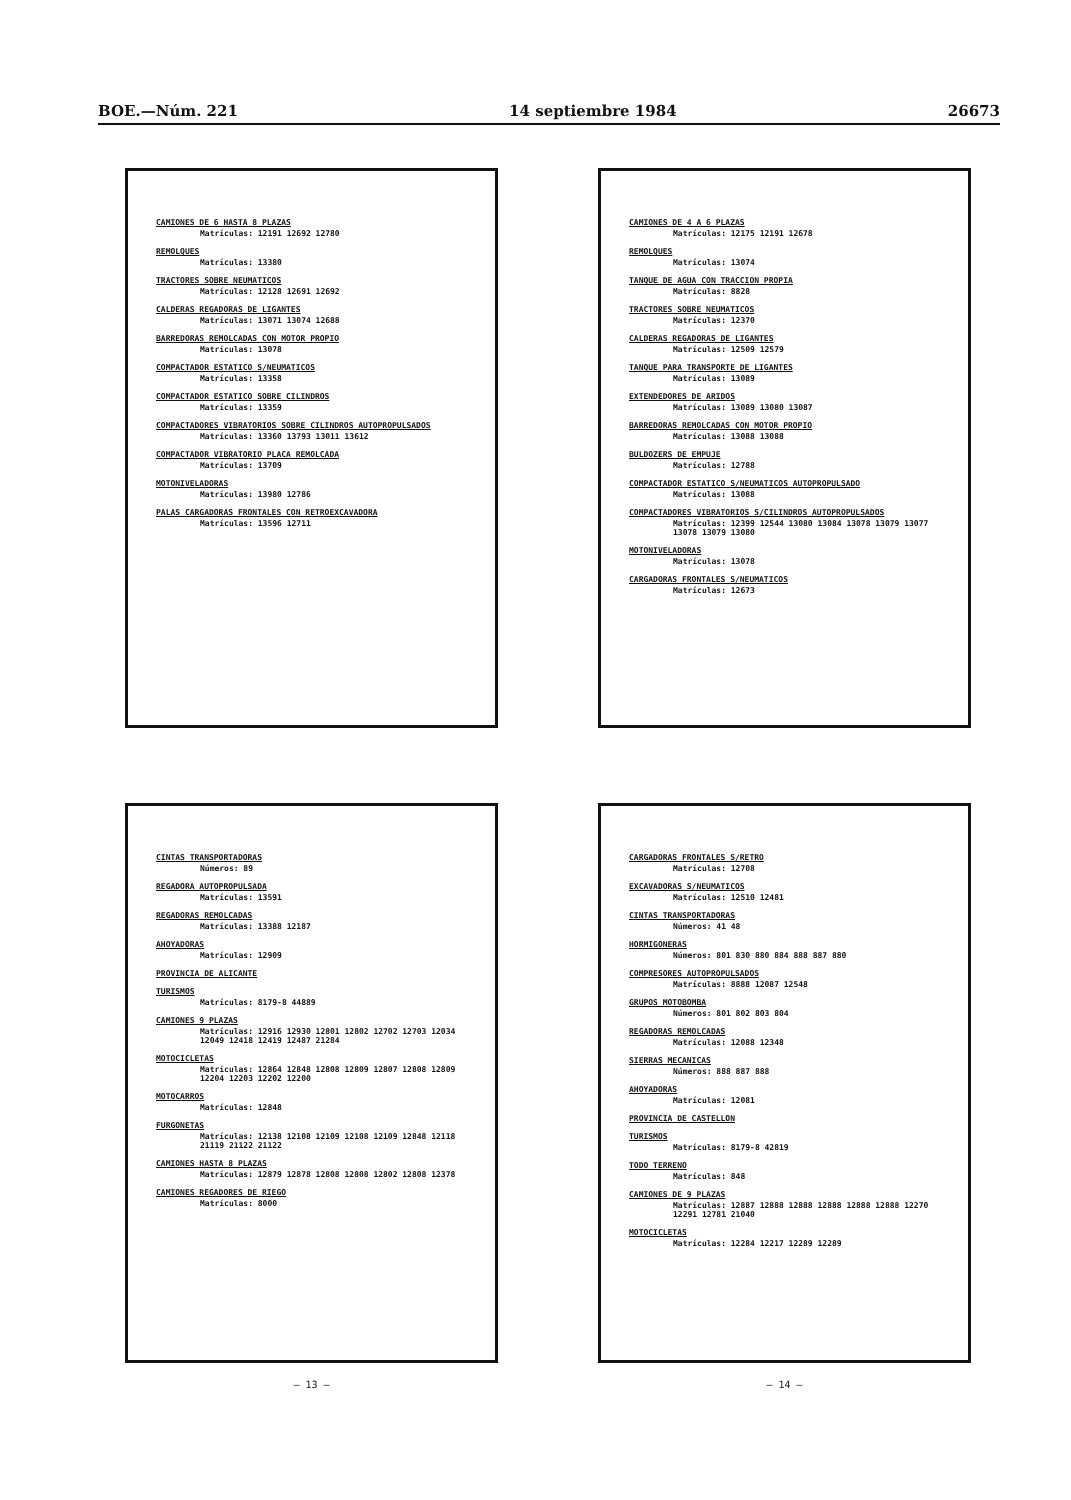BOE.—Núm. 221 14 septiembre 1984 26673
CAMIONES DE 6 HASTA 8 PLAZAS
Matrículas: 12191 12692 12780
REMOLQUES
Matrículas: 13380
TRACTORES SOBRE NEUMATICOS
Matrículas: 12128 12691 12692
CALDERAS REGADORAS DE LIGANTES
Matrículas: 13071 13074 12688
BARREDORAS REMOLCADAS CON MOTOR PROPIO
Matrículas: 13078
COMPACTADOR ESTATICO S/NEUMATICOS
Matrículas: 13358
COMPACTADOR ESTATICO SOBRE CILINDROS
Matrículas: 13359
COMPACTADORES VIBRATORIOS SOBRE CILINDROS AUTOPROPULSADOS
Matrículas: 13360 13793 13011 13612
COMPACTADOR VIBRATORIO PLACA REMOLCADA
Matrículas: 13709
MOTONIVELADORAS
Matrículas: 13980 12786
PALAS CARGADORAS FRONTALES CON RETROEXCAVADORA
Matrículas: 13596 12711
CAMIONES DE 4 A 6 PLAZAS
Matrículas: 12175 12191 12678
REMOLQUES
Matrículas: 13074
TANQUE DE AGUA CON TRACCION PROPIA
Matrículas: 8828
TRACTORES SOBRE NEUMATICOS
Matrículas: 12370
CALDERAS REGADORAS DE LIGANTES
Matrículas: 12509 12579
TANQUE PARA TRANSPORTE DE LIGANTES
Matrículas: 13089
EXTENDEDORES DE ARIDOS
Matrículas: 13089 13080 13087
BARREDORAS REMOLCADAS CON MOTOR PROPIO
Matrículas: 13088 13088
BULDOZERS DE EMPUJE
Matrículas: 12788
COMPACTADOR ESTATICO S/NEUMATICOS AUTOPROPULSADO
Matrículas: 13088
COMPACTADORES VIBRATORIOS S/CILINDROS AUTOPROPULSADOS
Matrículas: 12399 12544 13080 13084 13078 13079 13077 13078 13079 13080
MOTONIVELADORAS
Matrículas: 13078
CARGADORAS FRONTALES S/NEUMATICOS
Matrículas: 12673
CINTAS TRANSPORTADORAS
Números: 89
REGADORA AUTOPROPULSADA
Matrículas: 13591
REGADORAS REMOLCADAS
Matrículas: 13388 12187
AHOYADORAS
Matrículas: 12909
PROVINCIA DE ALICANTE
TURISMOS
Matrículas: 8179-8 44889
CAMIONES 9 PLAZAS
Matrículas: 12916 12930 12801 12802 12702 12703 12034 12049 12418 12419 12487 21284
MOTOCICLETAS
Matrículas: 12864 12848 12808 12809 12807 12808 12809 12204 12203 12202 12200
MOTOCARROS
Matrículas: 12848
FURGONETAS
Matrículas: 12138 12108 12109 12108 12109 12848 12118 21119 21122 21122
CAMIONES HASTA 8 PLAZAS
Matrículas: 12879 12878 12808 12808 12802 12808 12378
CAMIONES REGADORES DE RIEGO
Matrículas: 8000
— 13 —
CARGADORAS FRONTALES S/RETRO
Matrículas: 12708
EXCAVADORAS S/NEUMATICOS
Matrículas: 12510 12481
CINTAS TRANSPORTADORAS
Números: 41 48
HORMIGONERAS
Números: 801 830 880 884 888 887 880
COMPRESORES AUTOPROPULSADOS
Matrículas: 8888 12087 12548
GRUPOS MOTOBOMBA
Números: 801 802 803 804
REGADORAS REMOLCADAS
Matrículas: 12088 12348
SIERRAS MECANICAS
Números: 888 887 888
AHOYADORAS
Matrículas: 12081
PROVINCIA DE CASTELLON
TURISMOS
Matrículas: 8179-8 42819
TODO TERRENO
Matrículas: 848
CAMIONES DE 9 PLAZAS
Matrículas: 12887 12888 12888 12888 12888 12888 12270 12291 12781 21040
MOTOCICLETAS
Matrículas: 12284 12217 12289 12289
— 14 —